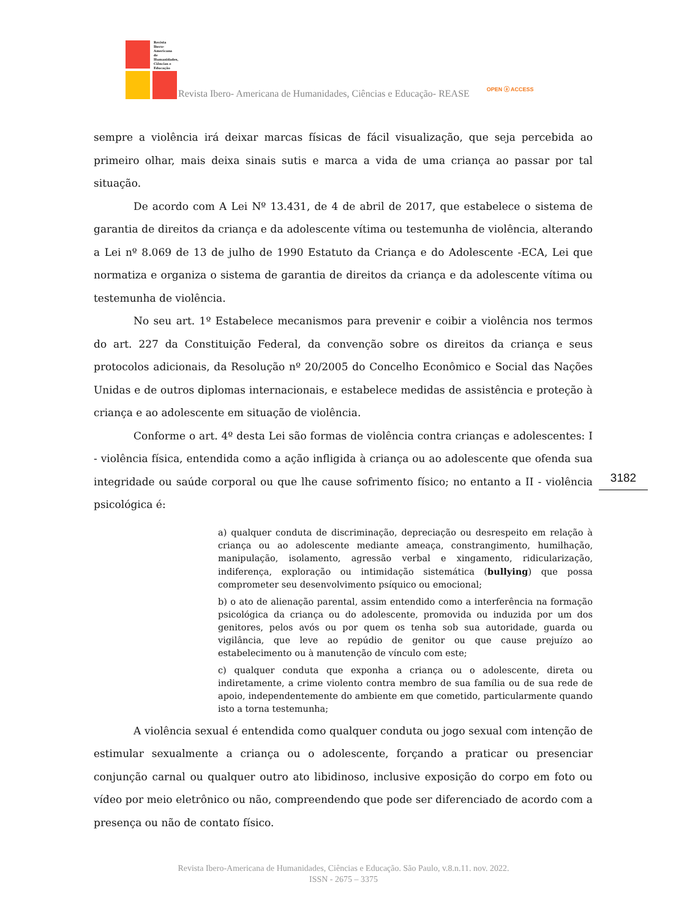Revista Ibero-Americana de Humanidades, Ciências e Educação
Revista Ibero- Americana de Humanidades, Ciências e Educação- REASE OPEN ⓐ ACCESS
sempre a violência irá deixar marcas físicas de fácil visualização, que seja percebida ao primeiro olhar, mais deixa sinais sutis e marca a vida de uma criança ao passar por tal situação.
De acordo com A Lei Nº 13.431, de 4 de abril de 2017, que estabelece o sistema de garantia de direitos da criança e da adolescente vítima ou testemunha de violência, alterando a Lei nº 8.069 de 13 de julho de 1990 Estatuto da Criança e do Adolescente -ECA, Lei que normatiza e organiza o sistema de garantia de direitos da criança e da adolescente vítima ou testemunha de violência.
No seu art. 1º Estabelece mecanismos para prevenir e coibir a violência nos termos do art. 227 da Constituição Federal, da convenção sobre os direitos da criança e seus protocolos adicionais, da Resolução nº 20/2005 do Concelho Econômico e Social das Nações Unidas e de outros diplomas internacionais, e estabelece medidas de assistência e proteção à criança e ao adolescente em situação de violência.
Conforme o art. 4º desta Lei são formas de violência contra crianças e adolescentes: I - violência física, entendida como a ação infligida à criança ou ao adolescente que ofenda sua integridade ou saúde corporal ou que lhe cause sofrimento físico; no entanto a II - violência psicológica é:
a) qualquer conduta de discriminação, depreciação ou desrespeito em relação à criança ou ao adolescente mediante ameaça, constrangimento, humilhação, manipulação, isolamento, agressão verbal e xingamento, ridicularização, indiferença, exploração ou intimidação sistemática (bullying) que possa comprometer seu desenvolvimento psíquico ou emocional;
b) o ato de alienação parental, assim entendido como a interferência na formação psicológica da criança ou do adolescente, promovida ou induzida por um dos genitores, pelos avós ou por quem os tenha sob sua autoridade, guarda ou vigilância, que leve ao repúdio de genitor ou que cause prejuízo ao estabelecimento ou à manutenção de vínculo com este;
c) qualquer conduta que exponha a criança ou o adolescente, direta ou indiretamente, a crime violento contra membro de sua família ou de sua rede de apoio, independentemente do ambiente em que cometido, particularmente quando isto a torna testemunha;
A violência sexual é entendida como qualquer conduta ou jogo sexual com intenção de estimular sexualmente a criança ou o adolescente, forçando a praticar ou presenciar conjunção carnal ou qualquer outro ato libidinoso, inclusive exposição do corpo em foto ou vídeo por meio eletrônico ou não, compreendendo que pode ser diferenciado de acordo com a presença ou não de contato físico.
3182
Revista Ibero-Americana de Humanidades, Ciências e Educação. São Paulo, v.8.n.11. nov. 2022.
ISSN - 2675 – 3375